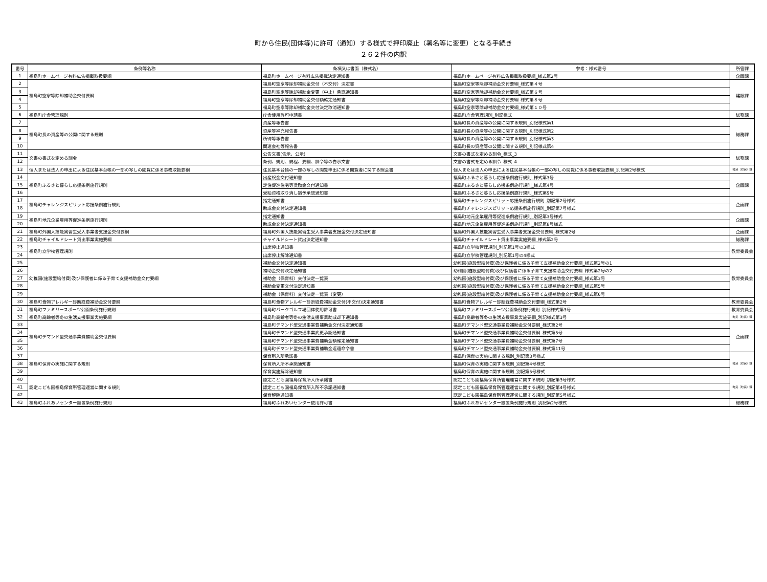町から住民(団体等)に許可（通知）する様式で押印廃止（署名等に変更）となる手続き
２６２件の内訳
| 番号 | 条例等名称 | 条項又は書面（様式名） | 参考：様式番号 | 所管課 |
| --- | --- | --- | --- | --- |
| 1 | 福島町ホームページ有料広告掲載取扱要綱 | 福島町ホームページ有料広告掲載決定通知書 | 福島町ホームページ有料広告掲載取扱要綱_様式第2号 | 企画課 |
| 2 | 福島町空家等除却補助金交付要綱 | 福島町空家等除却補助金交付（不交付）決定書 | 福島町空家等除却補助金交付要綱_様式第４号 | 建設課 |
| 3 | | 福島町空家等除却補助金変更（中止）承認通知書 | 福島町空家等除却補助金交付要綱_様式第６号 | |
| 4 | | 福島町空家等除却補助金交付額確定通知書 | 福島町空家等除却補助金交付要綱_様式第８号 | |
| 5 | | 福島町空家等除却補助金交付決定取消通知書 | 福島町空家等除却補助金交付要綱_様式第１０号 | |
| 6 | 福島町庁舎管理規則 | 庁舎使用許可申請書 | 福島町庁舎管理規則_別記様式 | 総務課 |
| 7 | 福島町長の資産等の公開に関する規則 | 資産等報告書 | 福島町長の資産等の公開に関する規則_別記様式第1 | 総務課 |
| 8 | | 資産等補充報告書 | 福島町長の資産等の公開に関する規則_別記様式第2 | |
| 9 | | 所得等報告書 | 福島町長の資産等の公開に関する規則_別記様式第3 | |
| 10 | | 関連会社等報告書 | 福島町長の資産等の公開に関する規則_別記様式第4 | |
| 11 | 文書の書式を定める訓令 | 公告文書(告示、公示) | 文書の書式を定める訓令_様式_3 | 総務課 |
| 12 | | 条例、規則、規程、要綱、訓令等の告示文書 | 文書の書式を定める訓令_様式_4 | |
| 13 | 個人または法人の申出による住民基本台帳の一部の写しの閲覧に係る事務取扱要綱 | 住民基本台帳の一部の写しの閲覧申出に係る閲覧者に関する照会書 | 個人または法人の申出による住民基本台帳の一部の写しの閲覧に係る事務取扱要綱_別記第2号様式 | 町民（町民）課 |
| 14 | 福島町ふるさと暮らし応援条例施行規則 | 出産祝金交付通知書 | 福島町ふるさと暮らし応援条例施行規則_様式第3号 | 企画課 |
| 15 | | 定住促進住宅等奨励金交付通知書 | 福島町ふるさと暮らし応援条例施行規則_様式第4号 | |
| 16 | | 受給資格取り消し猶予承認通知書 | 福島町ふるさと暮らし応援条例施行規則_様式第9号 | |
| 17 | 福島町チャレンジスピリット応援条例施行規則 | 指定通知書 | 福島町チャレンジスピリット応援条例施行規則_別記第2号様式 | 企画課 |
| 18 | | 助成金交付決定通知書 | 福島町チャレンジスピリット応援条例施行規則_別記第7号様式 | |
| 19 | 福島町地元企業雇用等促進条例施行規則 | 指定通知書 | 福島町地元企業雇用等促進条例施行規則_別記第3号様式 | 企画課 |
| 20 | | 助成金交付決定通知書 | 福島町地元企業雇用等促進条例施行規則_別記第8号様式 | |
| 21 | 福島町外国人技能実習生受入事業者支援金交付要綱 | 福島町外国人技能実習生受入事業者支援金交付決定通知書 | 福島町外国人技能実習生受入事業者支援金交付要綱_様式第2号 | 企画課 |
| 22 | 福島町チャイルドシート貸出事業実施要綱 | チャイルドシート貸出決定通知書 | 福島町チャイルドシート貸出事業実施要綱_様式第2号 | 総務課 |
| 23 | 福島町立学校管理規則 | 出席停止通知書 | 福島町立学校管理規則_別記第1号の3様式 | 教育委員会 |
| 24 | | 出席停止解除通知書 | 福島町立学校管理規則_別記第1号の4様式 | |
| 25 | 幼稚園(施設型給付費)及び保護者に係る子育て支援補助金交付要綱 | 補助金交付決定通知書 | 幼稚園(施設型給付費)及び保護者に係る子育て支援補助金交付要綱_様式第2号の1 | 教育委員会 |
| 26 | | 補助金交付決定通知書 | 幼稚園(施設型給付費)及び保護者に係る子育て支援補助金交付要綱_様式第2号の2 | |
| 27 | | 補助金（保育料）交付決定一覧表 | 幼稚園(施設型給付費)及び保護者に係る子育て支援補助金交付要綱_様式第3号 | |
| 28 | | 補助金変更交付決定通知書 | 幼稚園(施設型給付費)及び保護者に係る子育て支援補助金交付要綱_様式第5号 | |
| 29 | | 補助金（保育料）交付決定一覧表（変更） | 幼稚園(施設型給付費)及び保護者に係る子育て支援補助金交付要綱_様式第6号 | |
| 30 | 福島町食物アレルギー診断経費補助金交付要綱 | 福島町食物アレルギー診断経費補助金交付(不交付)決定通知書 | 福島町食物アレルギー診断経費補助金交付要綱_様式第2号 | 教育委員会 |
| 31 | 福島町ファミリースポーツ公園条例施行規則 | 福島町パークゴルフ場団体使用許可書 | 福島町ファミリースポーツ公園条例施行規則_別記様式第3号 | 教育委員会 |
| 32 | 福島町高齢者等冬の生活支援事業実施要綱 | 福島町高齢者等冬の生活支援事業助成却下通知書 | 福島町高齢者等冬の生活支援事業実施要綱_別記様式第3号 | 町民（町民）課 |
| 33 | 福島町デマンド型交通事業費補助金交付要綱 | 福島町デマンド型交通事業費補助金交付決定通知書 | 福島町デマンド型交通事業費補助金交付要綱_様式第2号 | 企画課 |
| 34 | | 福島町デマンド型交通事業変更承認通知書 | 福島町デマンド型交通事業費補助金交付要綱_様式第5号 | |
| 35 | | 福島町デマンド型交通事業費補助金額確定通知書 | 福島町デマンド型交通事業費補助金交付要綱_様式第7号 | |
| 36 | | 福島町デマンド型交通事業費補助金返還命令書 | 福島町デマンド型交通事業費補助金交付要綱_様式第11号 | |
| 37 | 福島町保育の実施に関する規則 | 保育所入所承諾書 | 福島町保育の実施に関する規則_別記第3号様式 | 町民（町民）課 |
| 38 | | 保育所入所不承諾通知書 | 福島町保育の実施に関する規則_別記第4号様式 | |
| 39 | | 保育実施解除通知書 | 福島町保育の実施に関する規則_別記第5号様式 | |
| 40 | 認定こども園福島保育所管理運営に関する規則 | 認定こども園福島保育所入所承諾書 | 認定こども園福島保育所管理運営に関する規則_別記第3号様式 | 町民（町民）課 |
| 41 | | 認定こども園福島保育所入所不承諾通知書 | 認定こども園福島保育所管理運営に関する規則_別記第4号様式 | |
| 42 | | 保育解除通知書 | 認定こども園福島保育所管理運営に関する規則_別記第5号様式 | |
| 43 | 福島町ふれあいセンター設置条例施行規則 | 福島町ふれあいセンター使用許可書 | 福島町ふれあいセンター設置条例施行規則_別記第2号様式 | 総務課 |